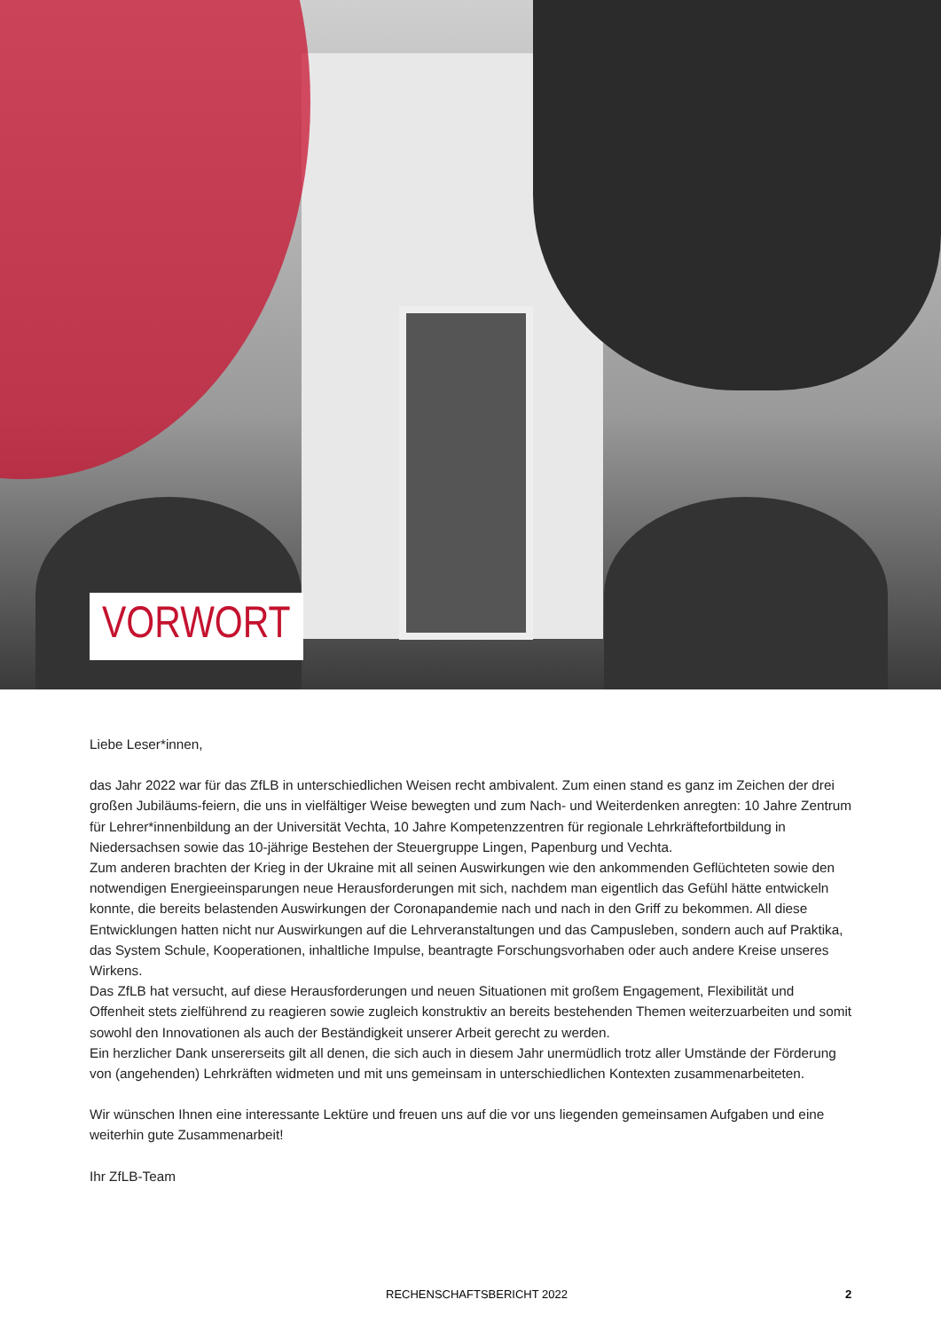VORWORT
Liebe Leser*innen,
das Jahr 2022 war für das ZfLB in unterschiedlichen Weisen recht ambivalent. Zum einen stand es ganz im Zeichen der drei großen Jubiläums-feiern, die uns in vielfältiger Weise bewegten und zum Nach- und Weiterdenken anregten: 10 Jahre Zentrum für Lehrer*innenbildung an der Universität Vechta, 10 Jahre Kompetenzzentren für regionale Lehrkräftefortbildung in Niedersachsen sowie das 10-jährige Bestehen der Steuergruppe Lingen, Papenburg und Vechta.
Zum anderen brachten der Krieg in der Ukraine mit all seinen Auswirkungen wie den ankommenden Geflüchteten sowie den notwendigen Energieeinsparungen neue Herausforderungen mit sich, nachdem man eigentlich das Gefühl hätte entwickeln konnte, die bereits belastenden Auswirkungen der Coronapandemie nach und nach in den Griff zu bekommen. All diese Entwicklungen hatten nicht nur Auswirkungen auf die Lehrveranstaltungen und das Campusleben, sondern auch auf Praktika, das System Schule, Kooperationen, inhaltliche Impulse, beantragte Forschungsvorhaben oder auch andere Kreise unseres Wirkens.
Das ZfLB hat versucht, auf diese Herausforderungen und neuen Situationen mit großem Engagement, Flexibilität und Offenheit stets zielführend zu reagieren sowie zugleich konstruktiv an bereits bestehenden Themen weiterzuarbeiten und somit sowohl den Innovationen als auch der Beständigkeit unserer Arbeit gerecht zu werden.
Ein herzlicher Dank unsererseits gilt all denen, die sich auch in diesem Jahr unermüdlich trotz aller Umstände der Förderung von (angehenden) Lehrkräften widmeten und mit uns gemeinsam in unterschiedlichen Kontexten zusammenarbeiteten.
Wir wünschen Ihnen eine interessante Lektüre und freuen uns auf die vor uns liegenden gemeinsamen Aufgaben und eine weiterhin gute Zusammenarbeit!
Ihr ZfLB-Team
RECHENSCHAFTSBERICHT 2022 2